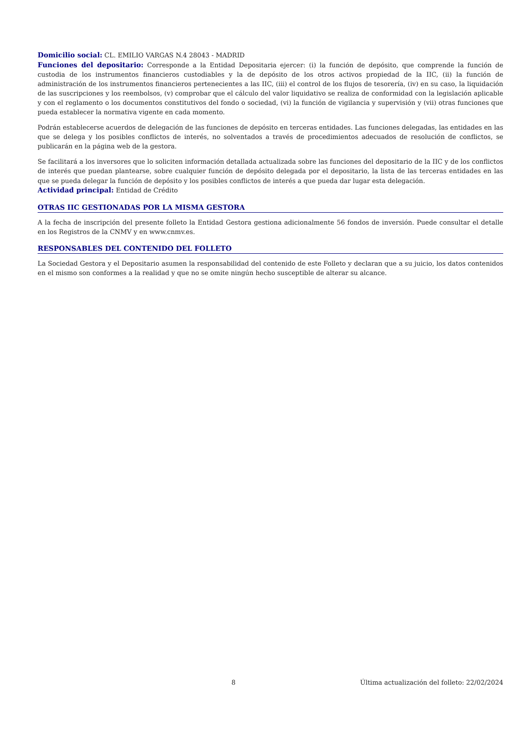Domicilio social: CL. EMILIO VARGAS N.4 28043 - MADRID
Funciones del depositario: Corresponde a la Entidad Depositaria ejercer: (i) la función de depósito, que comprende la función de custodia de los instrumentos financieros custodiables y la de depósito de los otros activos propiedad de la IIC, (ii) la función de administración de los instrumentos financieros pertenecientes a las IIC, (iii) el control de los flujos de tesorería, (iv) en su caso, la liquidación de las suscripciones y los reembolsos, (v) comprobar que el cálculo del valor liquidativo se realiza de conformidad con la legislación aplicable y con el reglamento o los documentos constitutivos del fondo o sociedad, (vi) la función de vigilancia y supervisión y (vii) otras funciones que pueda establecer la normativa vigente en cada momento.
Podrán establecerse acuerdos de delegación de las funciones de depósito en terceras entidades. Las funciones delegadas, las entidades en las que se delega y los posibles conflictos de interés, no solventados a través de procedimientos adecuados de resolución de conflictos, se publicarán en la página web de la gestora.
Se facilitará a los inversores que lo soliciten información detallada actualizada sobre las funciones del depositario de la IIC y de los conflictos de interés que puedan plantearse, sobre cualquier función de depósito delegada por el depositario, la lista de las terceras entidades en las que se pueda delegar la función de depósito y los posibles conflictos de interés a que pueda dar lugar esta delegación.
Actividad principal: Entidad de Crédito
OTRAS IIC GESTIONADAS POR LA MISMA GESTORA
A la fecha de inscripción del presente folleto la Entidad Gestora gestiona adicionalmente 56 fondos de inversión. Puede consultar el detalle en los Registros de la CNMV y en www.cnmv.es.
RESPONSABLES DEL CONTENIDO DEL FOLLETO
La Sociedad Gestora y el Depositario asumen la responsabilidad del contenido de este Folleto y declaran que a su juicio, los datos contenidos en el mismo son conformes a la realidad y que no se omite ningún hecho susceptible de alterar su alcance.
8 Última actualización del folleto: 22/02/2024